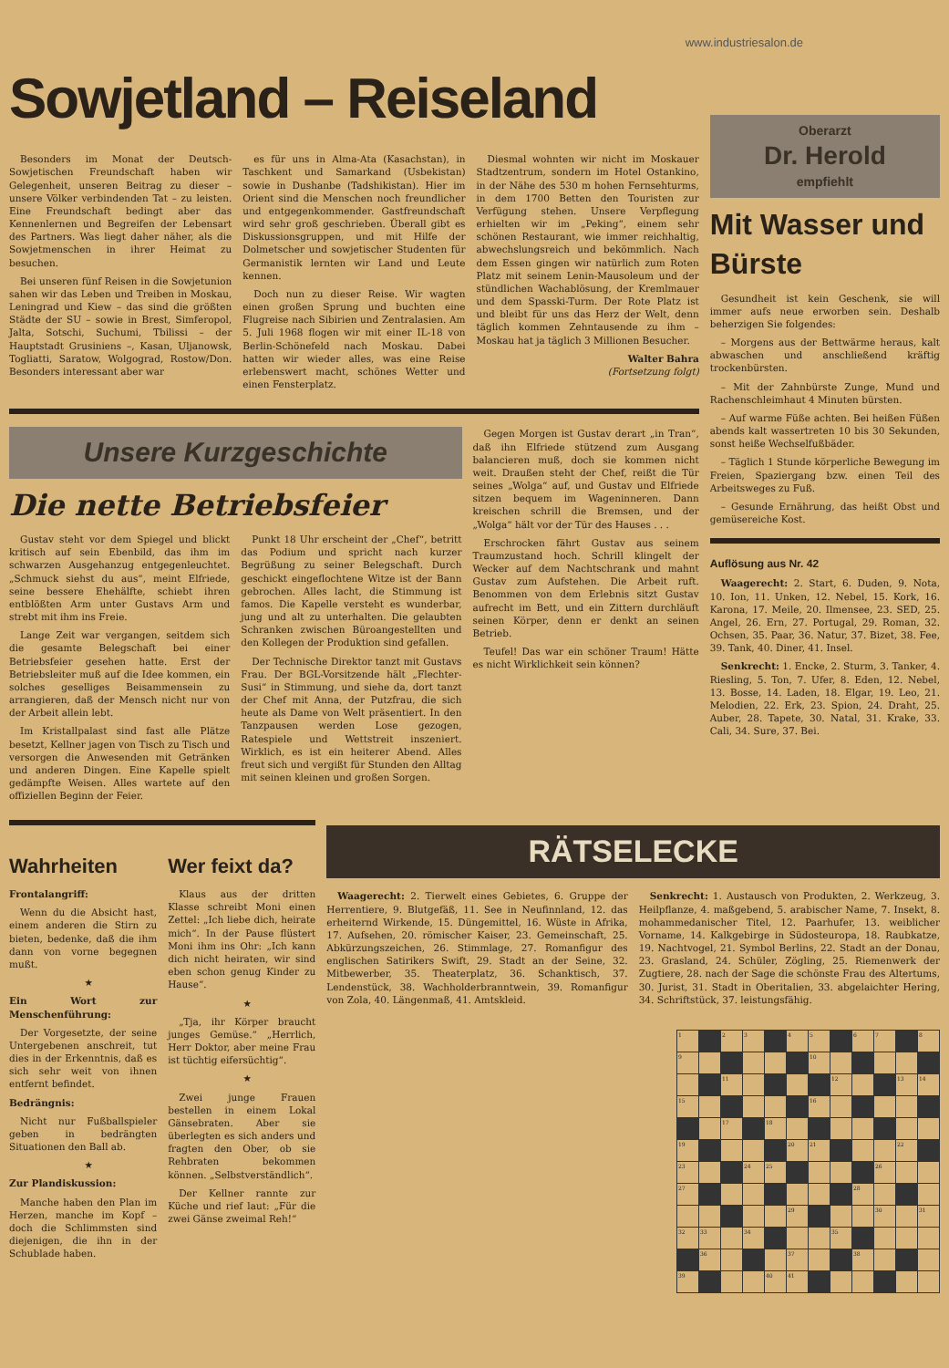www.industriesalon.de
Sowjetland – Reiseland
Besonders im Monat der Deutsch-Sowjetischen Freundschaft haben wir Gelegenheit, unseren Beitrag zu dieser – unsere Völker verbindenden Tat – zu leisten. Eine Freundschaft bedingt aber das Kennenlernen und Begreifen der Lebensart des Partners. Was liegt daher näher, als die Sowjetmenschen in ihrer Heimat zu besuchen.
Bei unseren fünf Reisen in die Sowjetunion sahen wir das Leben und Treiben in Moskau, Leningrad und Kiew – das sind die größten Städte der SU – sowie in Brest, Simferopol, Jalta, Sotschi, Suchumi, Tbilissi – der Hauptstadt Grusiniens –, Kasan, Uljanowsk, Togliatti, Saratow, Wolgograd, Rostow/Don. Besonders interessant aber war
es für uns in Alma-Ata (Kasachstan), in Taschkent und Samarkand (Usbekistan) sowie in Dushanbe (Tadshikistan). Hier im Orient sind die Menschen noch freundlicher und entgegenkommender. Gastfreundschaft wird sehr groß geschrieben. Überall gibt es Diskussionsgruppen, und mit Hilfe der Dolmetscher und sowjetischer Studenten für Germanistik lernten wir Land und Leute kennen.
Doch nun zu dieser Reise. Wir wagten einen großen Sprung und buchten eine Flugreise nach Sibirien und Zentralasien. Am 5. Juli 1968 flogen wir mit einer IL-18 von Berlin-Schönefeld nach Moskau. Dabei hatten wir wieder alles, was eine Reise erlebenswert macht, schönes Wetter und einen Fensterplatz.
Diesmal wohnten wir nicht im Moskauer Stadtzentrum, sondern im Hotel Ostankino, in der Nähe des 530 m hohen Fernsehturms, in dem 1700 Betten den Touristen zur Verfügung stehen. Unsere Verpflegung erhielten wir im „Peking“, einem sehr schönen Restaurant, wie immer reichhaltig, abwechslungsreich und bekömmlich. Nach dem Essen gingen wir natürlich zum Roten Platz mit seinem Lenin-Mausoleum und der stündlichen Wachablösung, der Kremlmauer und dem Spasski-Turm. Der Rote Platz ist und bleibt für uns das Herz der Welt, denn täglich kommen Zehntausende zu ihm – Moskau hat ja täglich 3 Millionen Besucher.
Walter Bahra
(Fortsetzung folgt)
Unsere Kurzgeschichte
Die nette Betriebsfeier
Gustav steht vor dem Spiegel und blickt kritisch auf sein Ebenbild, das ihm im schwarzen Ausgehanzug entgegenleuchtet. „Schmuck siehst du aus“, meint Elfriede, seine bessere Ehehälfte, schiebt ihren entblößten Arm unter Gustavs Arm und strebt mit ihm ins Freie.
Lange Zeit war vergangen, seitdem sich die gesamte Belegschaft bei einer Betriebsfeier gesehen hatte. Erst der Betriebsleiter muß auf die Idee kommen, ein solches geselliges Beisammensein zu arrangieren, daß der Mensch nicht nur von der Arbeit allein lebt.
Im Kristallpalast sind fast alle Plätze besetzt, Kellner jagen von Tisch zu Tisch und versorgen die Anwesenden mit Getränken und anderen Dingen. Eine Kapelle spielt gedämpfte Weisen. Alles wartete auf den offiziellen Beginn der Feier.
Punkt 18 Uhr erscheint der „Chef“, betritt das Podium und spricht nach kurzer Begrüßung zu seiner Belegschaft. Durch geschickt eingeflochtene Witze ist der Bann gebrochen. Alles lacht, die Stimmung ist famos. Die Kapelle versteht es wunderbar, jung und alt zu unterhalten. Die gelaubten Schranken zwischen Büroangestellten und den Kollegen der Produktion sind gefallen.
Der Technische Direktor tanzt mit Gustavs Frau. Der BGL-Vorsitzende hält „Flechter-Susi“ in Stimmung, und siehe da, dort tanzt der Chef mit Anna, der Putzfrau, die sich heute als Dame von Welt präsentiert. In den Tanzpausen werden Lose gezogen, Ratespiele und Wettstreit inszeniert. Wirklich, es ist ein heiterer Abend. Alles freut sich und vergißt für Stunden den Alltag mit seinen kleinen und großen Sorgen.
Gegen Morgen ist Gustav derart „in Tran“, daß ihn Elfriede stützend zum Ausgang balancieren muß, doch sie kommen nicht weit. Draußen steht der Chef, reißt die Tür seines „Wolga“ auf, und Gustav und Elfriede sitzen bequem im Wageninneren. Dann kreischen schrill die Bremsen, und der „Wolga“ hält vor der Tür des Hauses . . .
Erschrocken fährt Gustav aus seinem Traumzustand hoch. Schrill klingelt der Wecker auf dem Nachtschrank und mahnt Gustav zum Aufstehen. Die Arbeit ruft. Benommen von dem Erlebnis sitzt Gustav aufrecht im Bett, und ein Zittern durchläuft seinen Körper, denn er denkt an seinen Betrieb.
Teufel! Das war ein schöner Traum! Hätte es nicht Wirklichkeit sein können?
Oberarzt
Dr. Herold
empfiehlt
Mit Wasser und Bürste
Gesundheit ist kein Geschenk, sie will immer aufs neue erworben sein. Deshalb beherzigen Sie folgendes:
– Morgens aus der Bettwärme heraus, kalt abwaschen und anschließend kräftig trockenbürsten.
– Mit der Zahnbürste Zunge, Mund und Rachenschleimhaut 4 Minuten bürsten.
– Auf warme Füße achten. Bei heißen Füßen abends kalt wassertreten 10 bis 30 Sekunden, sonst heiße Wechselfußbäder.
– Täglich 1 Stunde körperliche Bewegung im Freien, Spaziergang bzw. einen Teil des Arbeitsweges zu Fuß.
– Gesunde Ernährung, das heißt Obst und gemüsereiche Kost.
Auflösung aus Nr. 42
Waagerecht: 2. Start, 6. Duden, 9. Nota, 10. Ion, 11. Unken, 12. Nebel, 15. Kork, 16. Karona, 17. Meile, 20. Ilmensee, 23. SED, 25. Angel, 26. Ern, 27. Portugal, 29. Roman, 32. Ochsen, 35. Paar, 36. Natur, 37. Bizet, 38. Fee, 39. Tank, 40. Diner, 41. Insel.
Senkrecht: 1. Encke, 2. Sturm, 3. Tanker, 4. Riesling, 5. Ton, 7. Ufer, 8. Eden, 12. Nebel, 13. Bosse, 14. Laden, 18. Elgar, 19. Leo, 21. Melodien, 22. Erk, 23. Spion, 24. Draht, 25. Auber, 28. Tapete, 30. Natal, 31. Krake, 33. Cali, 34. Sure, 37. Bei.
Wahrheiten
Frontalangriff:
Wenn du die Absicht hast, einem anderen die Stirn zu bieten, bedenke, daß die ihm dann von vorne begegnen mußt.
★
Ein Wort zur Menschenführung:
Der Vorgesetzte, der seine Untergebenen anschreit, tut dies in der Erkenntnis, daß es sich sehr weit von ihnen entfernt befindet.
Bedrängnis:
Nicht nur Fußballspieler geben in bedrängten Situationen den Ball ab.
★
Zur Plandiskussion:
Manche haben den Plan im Herzen, manche im Kopf – doch die Schlimmsten sind diejenigen, die ihn in der Schublade haben.
Wer feixt da?
Klaus aus der dritten Klasse schreibt Moni einen Zettel: „Ich liebe dich, heirate mich“. In der Pause flüstert Moni ihm ins Ohr: „Ich kann dich nicht heiraten, wir sind eben schon genug Kinder zu Hause“.
★
„Tja, ihr Körper braucht junges Gemüse.“ „Herrlich, Herr Doktor, aber meine Frau ist tüchtig eifersüchtig“.
★
Zwei junge Frauen bestellen in einem Lokal Gänsebraten. Aber sie überlegten es sich anders und fragten den Ober, ob sie Rehbraten bekommen können. „Selbstverständlich“.
Der Kellner rannte zur Küche und rief laut: „Für die zwei Gänse zweimal Reh!“
RÄTSELECKE
Waagerecht: 2. Tierwelt eines Gebietes, 6. Gruppe der Herrentiere, 9. Blutgefäß, 11. See in Neufinnland, 12. das erheiternd Wirkende, 15. Düngemittel, 16. Wüste in Afrika, 17. Aufsehen, 20. römischer Kaiser, 23. Gemeinschaft, 25. Abkürzungszeichen, 26. Stimmlage, 27. Romanfigur des englischen Satirikers Swift, 29. Stadt an der Seine, 32. Mitbewerber, 35. Theaterplatz, 36. Schanktisch, 37. Lendenstück, 38. Wachholderbranntwein, 39. Romanfigur von Zola, 40. Längenmaß, 41. Amtskleid.
Senkrecht: 1. Austausch von Produkten, 2. Werkzeug, 3. Heilpflanze, 4. maßgebend, 5. arabischer Name, 7. Insekt, 8. mohammedanischer Titel, 12. Paarhufer, 13. weiblicher Vorname, 14. Kalkgebirge in Südosteuropa, 18. Raubkatze, 19. Nachtvogel, 21. Symbol Berlins, 22. Stadt an der Donau, 23. Grasland, 24. Schüler, Zögling, 25. Riemenwerk der Zugtiere, 28. nach der Sage die schönste Frau des Altertums, 30. Jurist, 31. Stadt in Oberitalien, 33. abgelaichter Hering, 34. Schriftstück, 37. leistungsfähig.
| 1 | | 2 | 3 | | 4 | 5 | | 6 | 7 | | 8 |
| 9 | | | | | | 10 | | | | | |
| | | 11 | | | | | 12 | | | 13 | 14 |
| 15 | | | | | | 16 | | | | | |
| | | 17 | | 18 | | | | | | | |
| 19 | | | | | 20 | 21 | | | | 22 | |
| 23 | | | 24 | 25 | | | | | 26 | | |
| 27 | | | | | | | | 28 | | | |
| | | | | | 29 | | | | 30 | | 31 |
| 32 | 33 | | 34 | | | | 35 | | | | |
| | 36 | | | | 37 | | | 38 | | | |
| 39 | | | | 40 | 41 | | | | | | |